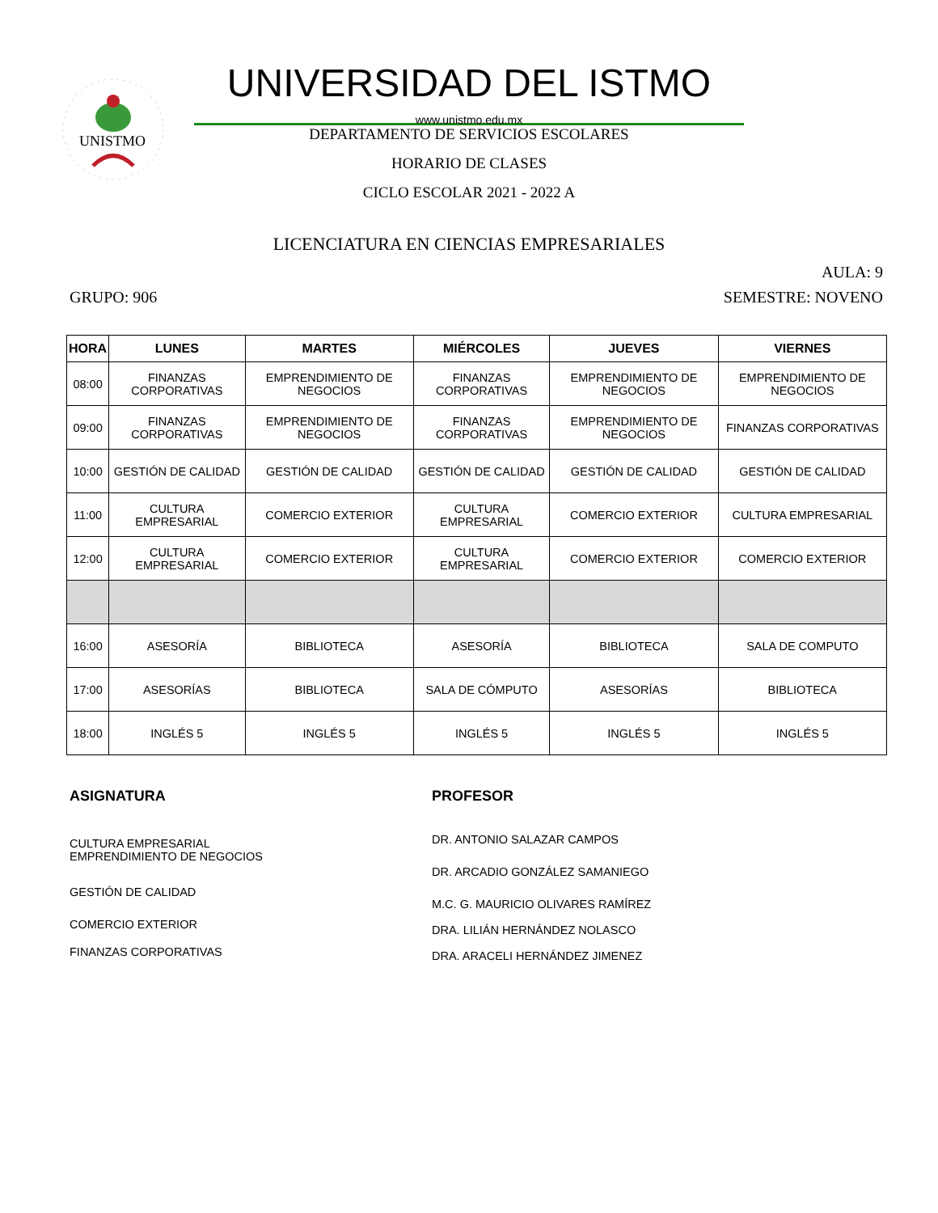UNISTMO
UNIVERSIDAD DEL ISTMO
www.unistmo.edu.mx
DEPARTAMENTO DE SERVICIOS ESCOLARES
HORARIO DE CLASES
CICLO ESCOLAR 2021 - 2022 A
LICENCIATURA EN CIENCIAS EMPRESARIALES
AULA: 9
GRUPO: 906 SEMESTRE: NOVENO
| HORA | LUNES | MARTES | MIÉRCOLES | JUEVES | VIERNES |
| --- | --- | --- | --- | --- | --- |
| 08:00 | FINANZAS CORPORATIVAS | EMPRENDIMIENTO DE NEGOCIOS | FINANZAS CORPORATIVAS | EMPRENDIMIENTO DE NEGOCIOS | EMPRENDIMIENTO DE NEGOCIOS |
| 09:00 | FINANZAS CORPORATIVAS | EMPRENDIMIENTO DE NEGOCIOS | FINANZAS CORPORATIVAS | EMPRENDIMIENTO DE NEGOCIOS | FINANZAS CORPORATIVAS |
| 10:00 | GESTIÓN DE CALIDAD | GESTIÓN DE CALIDAD | GESTIÓN DE CALIDAD | GESTIÓN DE CALIDAD | GESTIÓN DE CALIDAD |
| 11:00 | CULTURA EMPRESARIAL | COMERCIO EXTERIOR | CULTURA EMPRESARIAL | COMERCIO EXTERIOR | CULTURA EMPRESARIAL |
| 12:00 | CULTURA EMPRESARIAL | COMERCIO EXTERIOR | CULTURA EMPRESARIAL | COMERCIO EXTERIOR | COMERCIO EXTERIOR |
| 16:00 | ASESORÍA | BIBLIOTECA | ASESORÍA | BIBLIOTECA | SALA DE COMPUTO |
| 17:00 | ASESORÍAS | BIBLIOTECA | SALA DE CÓMPUTO | ASESORÍAS | BIBLIOTECA |
| 18:00 | INGLÉS 5 | INGLÉS 5 | INGLÉS 5 | INGLÉS 5 | INGLÉS 5 |
ASIGNATURA
CULTURA EMPRESARIAL
EMPRENDIMIENTO DE NEGOCIOS
GESTIÓN DE CALIDAD
COMERCIO EXTERIOR
FINANZAS CORPORATIVAS
PROFESOR
DR. ANTONIO SALAZAR CAMPOS
DR. ARCADIO GONZÁLEZ SAMANIEGO
M.C. G. MAURICIO OLIVARES RAMÍREZ
DRA. LILIÁN HERNÁNDEZ NOLASCO
DRA. ARACELI HERNÁNDEZ JIMENEZ